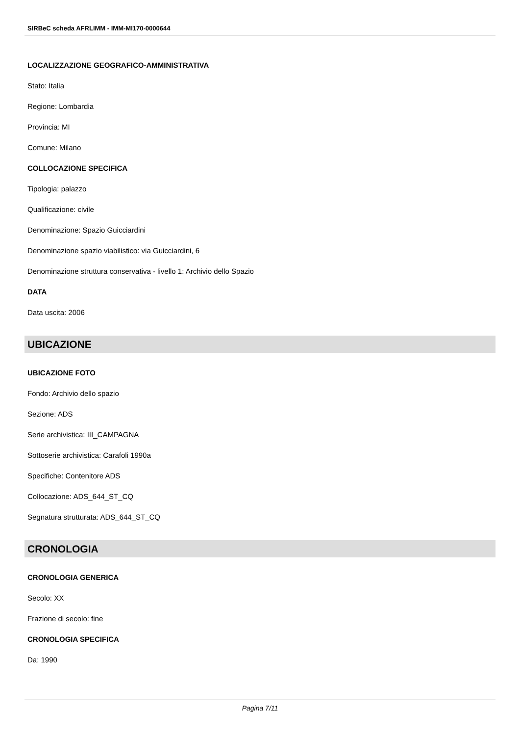SIRBeC scheda AFRLIMM - IMM-MI170-0000644
LOCALIZZAZIONE GEOGRAFICO-AMMINISTRATIVA
Stato: Italia
Regione: Lombardia
Provincia: MI
Comune: Milano
COLLOCAZIONE SPECIFICA
Tipologia: palazzo
Qualificazione: civile
Denominazione: Spazio Guicciardini
Denominazione spazio viabilistico: via Guicciardini, 6
Denominazione struttura conservativa - livello 1: Archivio dello Spazio
DATA
Data uscita: 2006
UBICAZIONE
UBICAZIONE FOTO
Fondo: Archivio dello spazio
Sezione: ADS
Serie archivistica: III_CAMPAGNA
Sottoserie archivistica: Carafoli 1990a
Specifiche: Contenitore ADS
Collocazione: ADS_644_ST_CQ
Segnatura strutturata: ADS_644_ST_CQ
CRONOLOGIA
CRONOLOGIA GENERICA
Secolo: XX
Frazione di secolo: fine
CRONOLOGIA SPECIFICA
Da: 1990
Pagina 7/11